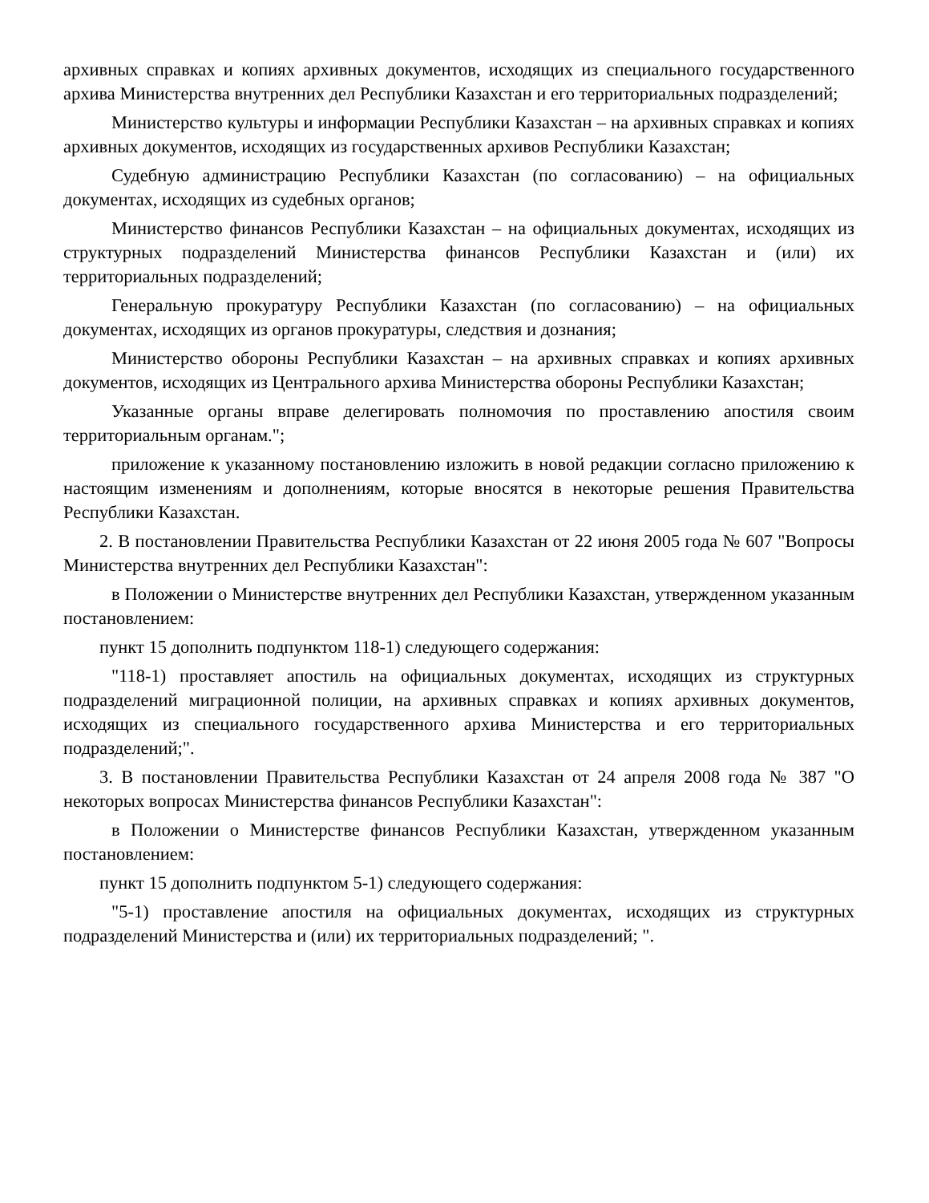архивных справках и копиях архивных документов, исходящих из специального государственного архива Министерства внутренних дел Республики Казахстан и его территориальных подразделений;
Министерство культуры и информации Республики Казахстан – на архивных справках и копиях архивных документов, исходящих из государственных архивов Республики Казахстан;
Судебную администрацию Республики Казахстан (по согласованию) – на официальных документах, исходящих из судебных органов;
Министерство финансов Республики Казахстан – на официальных документах, исходящих из структурных подразделений Министерства финансов Республики Казахстан и (или) их территориальных подразделений;
Генеральную прокуратуру Республики Казахстан (по согласованию) – на официальных документах, исходящих из органов прокуратуры, следствия и дознания;
Министерство обороны Республики Казахстан – на архивных справках и копиях архивных документов, исходящих из Центрального архива Министерства обороны Республики Казахстан;
Указанные органы вправе делегировать полномочия по проставлению апостиля своим территориальным органам.";
приложение к указанному постановлению изложить в новой редакции согласно приложению к настоящим изменениям и дополнениям, которые вносятся в некоторые решения Правительства Республики Казахстан.
2. В постановлении Правительства Республики Казахстан от 22 июня 2005 года № 607 "Вопросы Министерства внутренних дел Республики Казахстан":
в Положении о Министерстве внутренних дел Республики Казахстан, утвержденном указанным постановлением:
пункт 15 дополнить подпунктом 118-1) следующего содержания:
"118-1) проставляет апостиль на официальных документах, исходящих из структурных подразделений миграционной полиции, на архивных справках и копиях архивных документов, исходящих из специального государственного архива Министерства и его территориальных подразделений;".
3. В постановлении Правительства Республики Казахстан от 24 апреля 2008 года № 387 "О некоторых вопросах Министерства финансов Республики Казахстан":
в Положении о Министерстве финансов Республики Казахстан, утвержденном указанным постановлением:
пункт 15 дополнить подпунктом 5-1) следующего содержания:
"5-1) проставление апостиля на официальных документах, исходящих из структурных подразделений Министерства и (или) их территориальных подразделений; ".